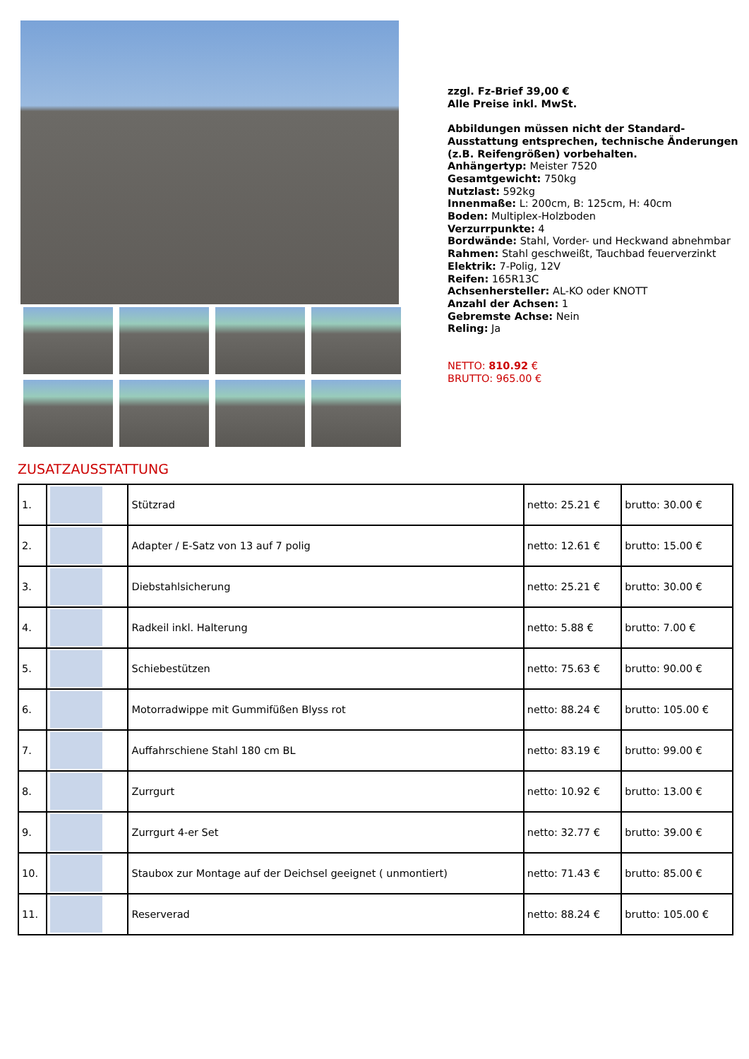zzgl. Fz-Brief 39,00 €
Alle Preise inkl. MwSt.
Abbildungen müssen nicht der Standard-Ausstattung entsprechen, technische Änderungen (z.B. Reifengrößen) vorbehalten.
Anhängertyp: Meister 7520
Gesamtgewicht: 750kg
Nutzlast: 592kg
Innenmaße: L: 200cm, B: 125cm, H: 40cm
Boden: Multiplex-Holzboden
Verzurrpunkte: 4
Bordwände: Stahl, Vorder- und Heckwand abnehmbar
Rahmen: Stahl geschweißt, Tauchbad feuerverzinkt
Elektrik: 7-Polig, 12V
Reifen: 165R13C
Achsenhersteller: AL-KO oder KNOTT
Anzahl der Achsen: 1
Gebremste Achse: Nein
Reling: Ja
NETTO: 810.92 €
BRUTTO: 965.00 €
ZUSATZAUSSTATTUNG
| 1. | | Stützrad | netto: 25.21 € | brutto: 30.00 € |
| 2. | | Adapter / E-Satz von 13 auf 7 polig | netto: 12.61 € | brutto: 15.00 € |
| 3. | | Diebstahlsicherung | netto: 25.21 € | brutto: 30.00 € |
| 4. | | Radkeil inkl. Halterung | netto: 5.88 € | brutto: 7.00 € |
| 5. | | Schiebestützen | netto: 75.63 € | brutto: 90.00 € |
| 6. | | Motorradwippe mit Gummifüßen Blyss rot | netto: 88.24 € | brutto: 105.00 € |
| 7. | | Auffahrschiene Stahl 180 cm BL | netto: 83.19 € | brutto: 99.00 € |
| 8. | | Zurrgurt | netto: 10.92 € | brutto: 13.00 € |
| 9. | | Zurrgurt 4-er Set | netto: 32.77 € | brutto: 39.00 € |
| 10. | | Staubox zur Montage auf der Deichsel geeignet ( unmontiert) | netto: 71.43 € | brutto: 85.00 € |
| 11. | | Reserverad | netto: 88.24 € | brutto: 105.00 € |